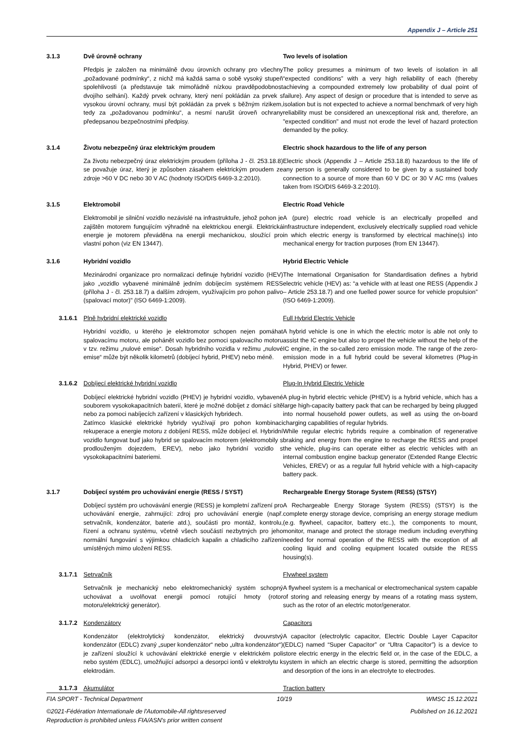Appendix J – Article 251
3.1.3 Dvě úrovně ochrany Two levels of isolation
Předpis je založen na minimálně dvou úrovních ochrany pro všechny „požadované podmínky“, z nichž má každá sama o sobě vysoký stupeň spolehlivosti (a představuje tak mimořádně nízkou pravděpodobnost dvojího selhání). Každý prvek ochrany, který není pokládán za prvek s vysokou úrovní ochrany, musí být pokládán za prvek s běžným rizikem, tedy za „požadovanou podmínku“, a nesmí narušit úroveň ochrany předepsanou bezpečnostními předpisy.
The policy presumes a minimum of two levels of isolation in all “expected conditions” with a very high reliability of each (thereby achieving a compounded extremely low probability of dual point of failure). Any aspect of design or procedure that is intended to serve as isolation but is not expected to achieve a normal benchmark of very high reliability must be considered an unexceptional risk and, therefore, an "expected condition" and must not erode the level of hazard protection demanded by the policy.
3.1.4 Životu nebezpečný úraz elektrickým proudem Electric shock hazardous to the life of any person
Za životu nebezpečný úraz elektrickým proudem (příloha J - čl. 253.18.8) se považuje úraz, který je způsoben zásahem elektrickým proudem ze zdroje >60 V DC nebo 30 V AC (hodnoty ISO/DIS 6469-3.2:2010).
Electric shock (Appendix J – Article 253.18.8) hazardous to the life of any person is generally considered to be given by a sustained body connection to a source of more than 60 V DC or 30 V AC rms (values taken from ISO/DIS 6469-3.2:2010).
3.1.5 Elektromobil Electric Road Vehicle
Elektromobil je silniční vozidlo nezávislé na infrastruktuře, jehož pohon je zajištěn motorem fungujícím výhradně na elektrickou energii. Elektrická energie je motorem převáděna na energii mechanickou, sloužící pro vlastní pohon (viz EN 13447).
A (pure) electric road vehicle is an electrically propelled and infrastructure independent, exclusively electrically supplied road vehicle in which electric energy is transformed by electrical machine(s) into mechanical energy for traction purposes (from EN 13447).
3.1.6 Hybridní vozidlo Hybrid Electric Vehicle
Mezinárodní organizace pro normalizaci definuje hybridní vozidlo (HEV) jako „vozidlo vybavené minimálně jedním dobíjecím systémem RESS (příloha J - čl. 253.18.7) a dalším zdrojem, využívajícím pro pohon palivo (spalovací motor)" (ISO 6469-1:2009).
The International Organisation for Standardisation defines a hybrid electric vehicle (HEV) as: “a vehicle with at least one RESS (Appendix J – Article 253.18.7) and one fuelled power source for vehicle propulsion” (ISO 6469-1:2009).
3.1.6.1
Plně hybridní elektrické vozidlo Full Hybrid Electric Vehicle
Hybridní vozidlo, u kterého je elektromotor schopen nejen pomáhat spalovacímu motoru, ale pohánět vozidlo bez pomoci spalovacího motoru v tzv. režimu „nulové emise“. Dosah hybridního vozidla v režimu „nulové emise“ může být několik kilometrů (dobíjecí hybrid, PHEV) nebo méně.
A hybrid vehicle is one in which the electric motor is able not only to assist the IC engine but also to propel the vehicle without the help of the IC engine, in the so-called zero emission mode. The range of the zero-emission mode in a full hybrid could be several kilometres (Plug-in Hybrid, PHEV) or fewer.
3.1.6.2
Dobíjecí elektrické hybridní vozidlo Plug-In Hybrid Electric Vehicle
Dobíjecí elektrické hybridní vozidlo (PHEV) je hybridní vozidlo, vybavené souborem vysokokapacitních baterií, které je možné dobíjet z domácí sítě nebo za pomoci nabíjecích zařízení v klasických hybridech.
Zatímco klasické elektrické hybridy využívají pro pohon kombinaci rekuperace a energie motoru z dobíjení RESS, může dobíjecí el. Hybridní vozidlo fungovat buď jako hybrid se spalovacím motorem (elektromobily s prodlouženým dojezdem, EREV), nebo jako hybridní vozidlo s vysokokapacitními bateriemi.
A plug-in hybrid electric vehicle (PHEV) is a hybrid vehicle, which has a large high-capacity battery pack that can be recharged by being plugged into normal household power outlets, as well as using the on-board charging capabilities of regular hybrids.
While regular electric hybrids require a combination of regenerative braking and energy from the engine to recharge the RESS and propel the vehicle, plug-ins can operate either as electric vehicles with an internal combustion engine backup generator (Extended Range Electric Vehicles, EREV) or as a regular full hybrid vehicle with a high-capacity battery pack.
3.1.7 Dobíjecí systém pro uchovávání energie (RESS / SYST) Rechargeable Energy Storage System (RESS) (STSY)
Dobíjecí systém pro uchovávání energie (RESS) je kompletní zařízení pro uchovávání energie, zahrnující: zdroj pro uchovávání energie (např. setrvačník, kondenzátor, baterie atd.), součásti pro montáž, kontrolu, řízení a ochranu systému, včetně všech součástí nezbytných pro jeho normální fungování s výjimkou chladicích kapalin a chladicího zařízení umístěných mimo uložení RESS.
A Rechargeable Energy Storage System (RESS) (STSY) is the complete energy storage device, comprising an energy storage medium (e.g. flywheel, capacitor, battery etc..), the components to mount, monitor, manage and protect the storage medium including everything needed for normal operation of the RESS with the exception of all cooling liquid and cooling equipment located outside the RESS housing(s).
3.1.7.1
Setrvačník Flywheel system
Setrvačník je mechanický nebo elektromechanický systém schopný uchovávat a uvolňovat energii pomocí rotující hmoty (rotor motoru/elektrický generátor).
A flywheel system is a mechanical or electromechanical system capable of storing and releasing energy by means of a rotating mass system, such as the rotor of an electric motor/generator.
3.1.7.2
Kondenzátory Capacitors
Kondenzátor (elektrolytický kondenzátor, elektrický dvouvrstvý kondenzátor (EDLC) zvaný „super kondenzátor“ nebo „ultra kondenzátor“) je zařízení sloužící k uchovávání elektrické energie v elektrickém poli nebo systém (EDLC), umožňující adsorpci a desorpci iontů v elektrolytu k elektrodám.
A capacitor (electrolytic capacitor, Electric Double Layer Capacitor (EDLC) named “Super Capacitor” or “Ultra Capacitor”) is a device to store electric energy in the electric field or, in the case of the EDLC, a system in which an electric charge is stored, permitting the adsorption and desorption of the ions in an electrolyte to electrodes.
3.1.7.3
Akumulátor Traction battery
FIA SPORT - Technical Department 10/19 WMSC 15.12.2021
©2021-Fédération Internationale de l'Automobile-All rightsreserved
Reproduction is prohibited unless FIA/ASN's prior written consent Published on 16.12.2021